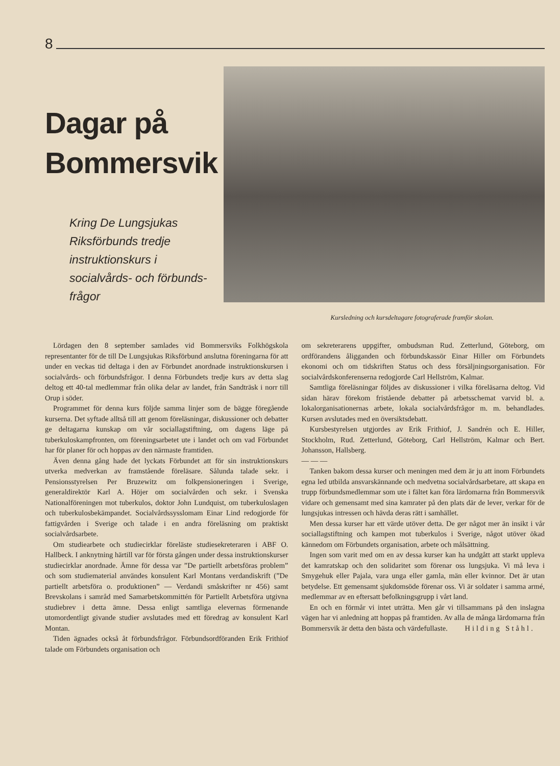8
Dagar på Bommersvik
Kring De Lungsjukas Riksförbunds tredje instruktionskurs i socialvårds- och förbunds­frågor
Kursledning och kursdeltagare fotograferade framför skolan.
Lördagen den 8 september samlades vid Bommersviks Folkhögskola representanter för de till De Lungsjukas Riksförbund anslutna föreningarna för att under en veckas tid deltaga i den av Förbundet anordnade instruktionskursen i socialvårds- och förbundsfrågor. I denna Förbundets tredje kurs av detta slag deltog ett 40-tal medlemmar från olika delar av landet, från Sandträsk i norr till Orup i söder.
Programmet för denna kurs följde samma linjer som de bägge föregående kurserna. Det syftade alltså till att genom föreläsningar, diskussioner och debatter ge deltagarna kunskap om vår sociallagstiftning, om dagens läge på tuberkuloskampfronten, om föreningsarbetet ute i landet och om vad Förbundet har för planer för och hoppas av den närmaste framtiden.
Även denna gång hade det lyckats Förbundet att för sin instruktionskurs utverka medverkan av framstående föreläsare. Sålunda talade sekr. i Pensionsstyrelsen Per Bruzewitz om folkpensioneringen i Sverige, generaldirektör Karl A. Höjer om socialvården och sekr. i Svenska Nationalföreningen mot tuberkulos, doktor John Lundquist, om tuberkuloslagen och tuberkulosbekämpandet. Socialvårdssysslomam Einar Lind redogjorde för fattigvården i Sverige och talade i en andra föreläsning om praktiskt socialvårdsarbete.
Om studiearbete och studiecirklar föreläste studiesekreteraren i ABF O. Hallbeck. I anknytning härtill var för första gången under dessa instruktionskurser studiecirklar anordnade. Ämne för dessa var ”De partiellt arbetsföras problem” och som studiematerial användes konsulent Karl Montans verdandiskrift (”De partiellt arbetsföra o. produktionen” — Verdandi småskrifter nr 456) samt Brevskolans i samråd med Samarbetskommittén för Partiellt Arbetsföra utgivna studiebrev i detta ämne. Dessa enligt samtliga elevernas förmenande utomordentligt givande studier avslutades med ett föredrag av konsulent Karl Montan.
Tiden ägnades också åt förbundsfrågor. Förbundsordföranden Erik Frithiof talade om Förbundets organisation och
om sekreterarens uppgifter, ombudsman Rud. Zetterlund, Göteborg, om ordförandens åligganden och förbundskassör Einar Hiller om Förbundets ekonomi och om tidskriften Status och dess försäljningsorganisation. För socialvårdskonferenserna redogjorde Carl Hellström, Kalmar.
Samtliga föreläsningar följdes av diskussioner i vilka föreläsarna deltog. Vid sidan härav förekom fristående debatter på arbetsschemat varvid bl. a. lokalorganisationernas arbete, lokala socialvårdsfrågor m. m. behandlades. Kursen avslutades med en översiktsdebatt.
Kursbestyrelsen utgjordes av Erik Frithiof, J. Sandrén och E. Hiller, Stockholm, Rud. Zetterlund, Göteborg, Carl Hellström, Kalmar och Bert. Johansson, Hallsberg.
— — —
Tanken bakom dessa kurser och meningen med dem är ju att inom Förbundets egna led utbilda ansvarskännande och medvetna socialvårdsarbetare, att skapa en trupp förbundsmedlemmar som ute i fältet kan föra lärdomarna från Bommersvik vidare och gemensamt med sina kamrater på den plats där de lever, verkar för de lungsjukas intressen och hävda deras rätt i samhället.
Men dessa kurser har ett värde utöver detta. De ger något mer än insikt i vår sociallagstiftning och kampen mot tuberkulos i Sverige, något utöver ökad kännedom om Förbundets organisation, arbete och målsättning.
Ingen som varit med om en av dessa kurser kan ha undgått att starkt uppleva det kamratskap och den solidaritet som förenar oss lungsjuka. Vi må leva i Smygehuk eller Pajala, vara unga eller gamla, män eller kvinnor. Det är utan betydelse. Ett gemensamt sjukdomsöde förenar oss. Vi är soldater i samma armé, medlemmar av en eftersatt befolkningsgrupp i vårt land.
En och en förmår vi intet uträtta. Men går vi tillsammans på den inslagna vägen har vi anledning att hoppas på framtiden. Av alla de många lärdomarna från Bommersvik är detta den bästa och värdefullaste. Hilding Ståhl.